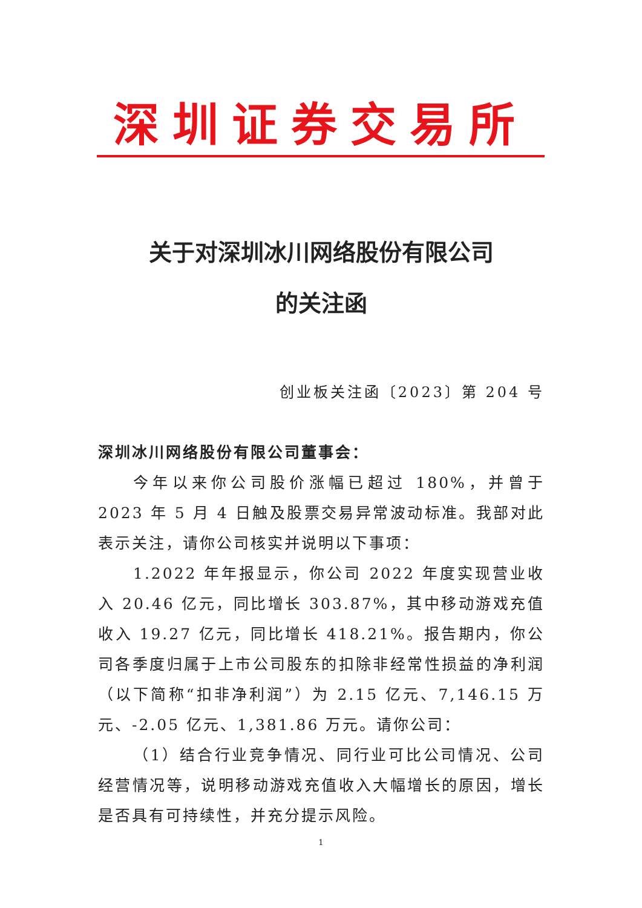深圳证券交易所
关于对深圳冰川网络股份有限公司
的关注函
创业板关注函〔2023〕第 204 号
深圳冰川网络股份有限公司董事会：
今年以来你公司股价涨幅已超过 180%，并曾于 2023 年 5 月 4 日触及股票交易异常波动标准。我部对此表示关注，请你公司核实并说明以下事项：
1.2022 年年报显示，你公司 2022 年度实现营业收入 20.46 亿元，同比增长 303.87%，其中移动游戏充值收入 19.27 亿元，同比增长 418.21%。报告期内，你公司各季度归属于上市公司股东的扣除非经常性损益的净利润（以下简称“扣非净利润”）为 2.15 亿元、7,146.15 万元、-2.05 亿元、1,381.86 万元。请你公司：
（1）结合行业竞争情况、同行业可比公司情况、公司经营情况等，说明移动游戏充值收入大幅增长的原因，增长是否具有可持续性，并充分提示风险。
1